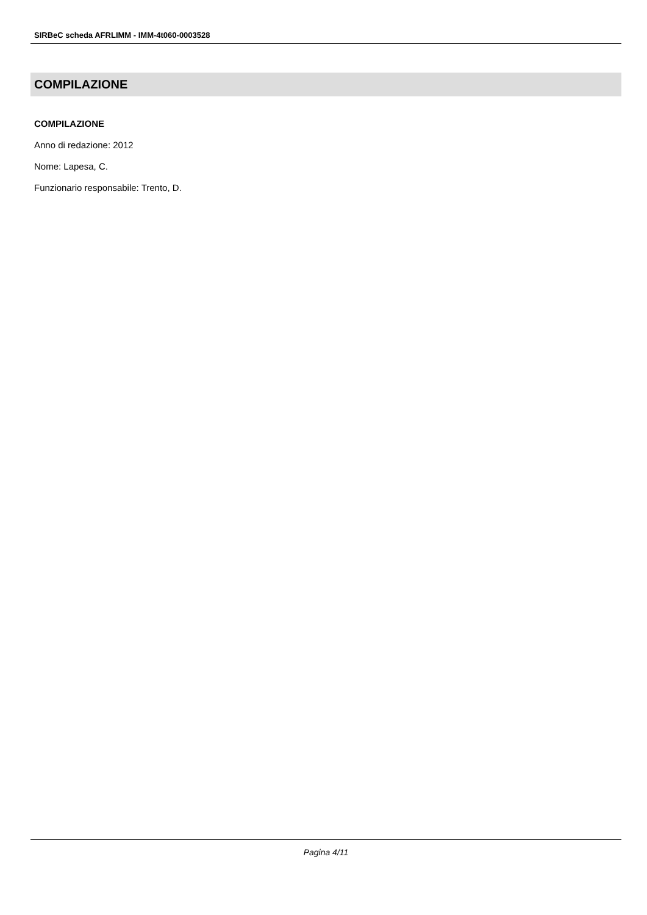SIRBeC scheda AFRLIMM - IMM-4t060-0003528
COMPILAZIONE
COMPILAZIONE
Anno di redazione: 2012
Nome: Lapesa, C.
Funzionario responsabile: Trento, D.
Pagina 4/11